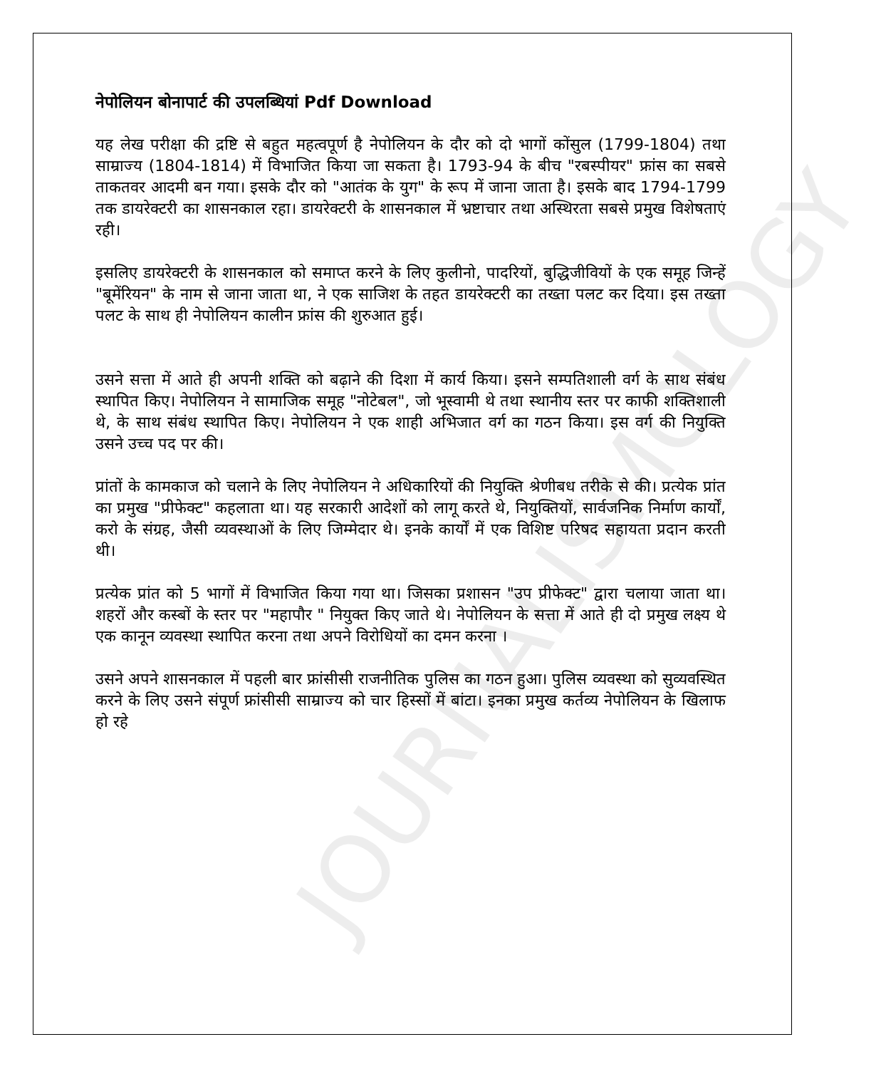JOURNALISMOLOGY
नेपोलियन बोनापार्ट की उपलब्धियां Pdf Download
यह लेख परीक्षा की द्रष्टि से बहुत महत्वपूर्ण है नेपोलियन के दौर को दो भागों कोंसुल (1799-1804) तथा साम्राज्य (1804-1814) में विभाजित किया जा सकता है। 1793-94 के बीच "रबस्पीयर" फ्रांस का सबसे ताकतवर आदमी बन गया। इसके दौर को "आतंक के युग" के रूप में जाना जाता है। इसके बाद 1794-1799 तक डायरेक्टरी का शासनकाल रहा। डायरेक्टरी के शासनकाल में भ्रष्टाचार तथा अस्थिरता सबसे प्रमुख विशेषताएं रही।
इसलिए डायरेक्टरी के शासनकाल को समाप्त करने के लिए कुलीनो, पादरियों, बुद्धिजीवियों के एक समूह जिन्हें "बूमेंरियन" के नाम से जाना जाता था, ने एक साजिश के तहत डायरेक्टरी का तख्ता पलट कर दिया। इस तख्ता पलट के साथ ही नेपोलियन कालीन फ्रांस की शुरुआत हुई।
उसने सत्ता में आते ही अपनी शक्ति को बढ़ाने की दिशा में कार्य किया। इसने सम्पतिशाली वर्ग के साथ संबंध स्थापित किए। नेपोलियन ने सामाजिक समूह "नोटेबल", जो भूस्वामी थे तथा स्थानीय स्तर पर काफी शक्तिशाली थे, के साथ संबंध स्थापित किए। नेपोलियन ने एक शाही अभिजात वर्ग का गठन किया। इस वर्ग की नियुक्ति उसने उच्च पद पर की।
प्रांतों के कामकाज को चलाने के लिए नेपोलियन ने अधिकारियों की नियुक्ति श्रेणीबध तरीके से की। प्रत्येक प्रांत का प्रमुख "प्रीफेक्ट" कहलाता था। यह सरकारी आदेशों को लागू करते थे, नियुक्तियों, सार्वजनिक निर्माण कार्यों, करो के संग्रह, जैसी व्यवस्थाओं के लिए जिम्मेदार थे। इनके कार्यों में एक विशिष्ट परिषद सहायता प्रदान करती थी।
प्रत्येक प्रांत को 5 भागों में विभाजित किया गया था। जिसका प्रशासन "उप प्रीफेक्ट" द्वारा चलाया जाता था। शहरों और कस्बों के स्तर पर "महापौर " नियुक्त किए जाते थे। नेपोलियन के सत्ता में आते ही दो प्रमुख लक्ष्य थे एक कानून व्यवस्था स्थापित करना तथा अपने विरोधियों का दमन करना ।
उसने अपने शासनकाल में पहली बार फ्रांसीसी राजनीतिक पुलिस का गठन हुआ। पुलिस व्यवस्था को सुव्यवस्थित करने के लिए उसने संपूर्ण फ्रांसीसी साम्राज्य को चार हिस्सों में बांटा। इनका प्रमुख कर्तव्य नेपोलियन के खिलाफ हो रहे